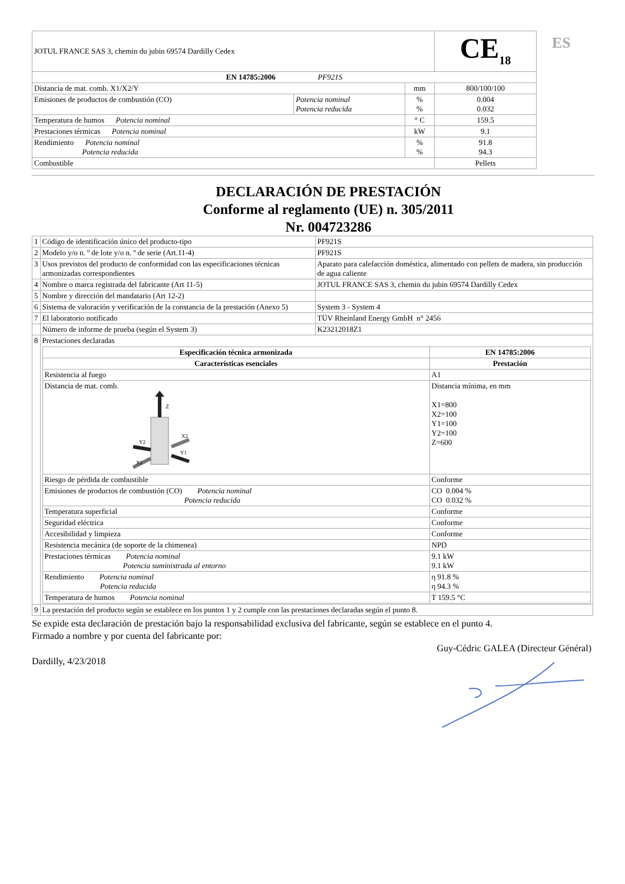ES
| JOTUL FRANCE SAS 3, chemin du jubin 69574 Dardilly Cedex | | | CE<sub>18</sub> |
| EN 14785:2006 PF921S | | | |
| Distancia de mat. comb. X1/X2/Y | | mm | 800/100/100 |
| Emisiones de productos de combustión (CO) | Potencia nominal Potencia reducida | % % | 0.004 0.032 |
| Temperatura de humos Potencia nominal | | ° C | 159.5 |
| Prestaciones térmicas Potencia nominal | | kW | 9.1 |
| Rendimiento Potencia nominal Potencia reducida | | % % | 91.8 94.3 |
| Combustible | | | Pellets |
DECLARACIÓN DE PRESTACIÓN
Conforme al reglamento (UE) n. 305/2011
Nr. 004723286
| 1 | Código de identificación único del producto-tipo | PF921S |
| 2 | Modelo y/o n. º de lote y/o n. º de serie (Art.11-4) | PF921S |
| 3 | Usos previstos del producto de conformidad con las especificaciones técnicas armonizadas correspondientes | Aparato para calefacción doméstica, alimentado con pellets de madera, sin producción de agua caliente |
| 4 | Nombre o marca registrada del fabricante (Art 11-5) | JOTUL FRANCE SAS 3, chemin du jubin 69574 Dardilly Cedex |
| 5 | Nombre y dirección del mandatario (Art 12-2) | |
| 6 | Sistema de valoración y verificación de la constancia de la prestación (Anexo 5) | System 3 - System 4 |
| 7 | El laboratorio notificado | TÜV Rheinland Energy GmbH n° 2456 |
| | Número de informe de prueba (según el System 3) | K23212018Z1 |
| 8 | Prestaciones declaradas / Especificación técnica armonizada / EN 14785:2006 / / --- / --- / / Características esenciales / Prestación / / Resistencia al fuego / A1 / / Distancia de mat. comb. Z Y2 Y1 X2 X1 / Distancia mínima, en mm X1=800 X2=100 Y1=100 Y2=100 Z=600 / / Riesgo de pérdida de combustible / Conforme / / Emisiones de productos de combustión (CO) Potencia nominal Potencia reducida / CO 0.004 % CO 0.032 % / / Temperatura superficial / Conforme / / Seguridad eléctrica / Conforme / / Accesibilidad y limpieza / Conforme / / Resistencia mecánica (de soporte de la chimenea) / NPD / / Prestaciones térmicas Potencia nominal Potencia suministrada al entorno / 9.1 kW 9.1 kW / / Rendimiento Potencia nominal Potencia reducida / η 91.8 % η 94.3 % / / Temperatura de humos Potencia nominal / T 159.5 °C / | |
| 9 | La prestación del producto según se establece en los puntos 1 y 2 cumple con las prestaciones declaradas según el punto 8. | |
Se expide esta declaración de prestación bajo la responsabilidad exclusiva del fabricante, según se establece en el punto 4.
Firmado a nombre y por cuenta del fabricante por:
Dardilly, 4/23/2018
Guy-Cédric GALEA (Directeur Général)